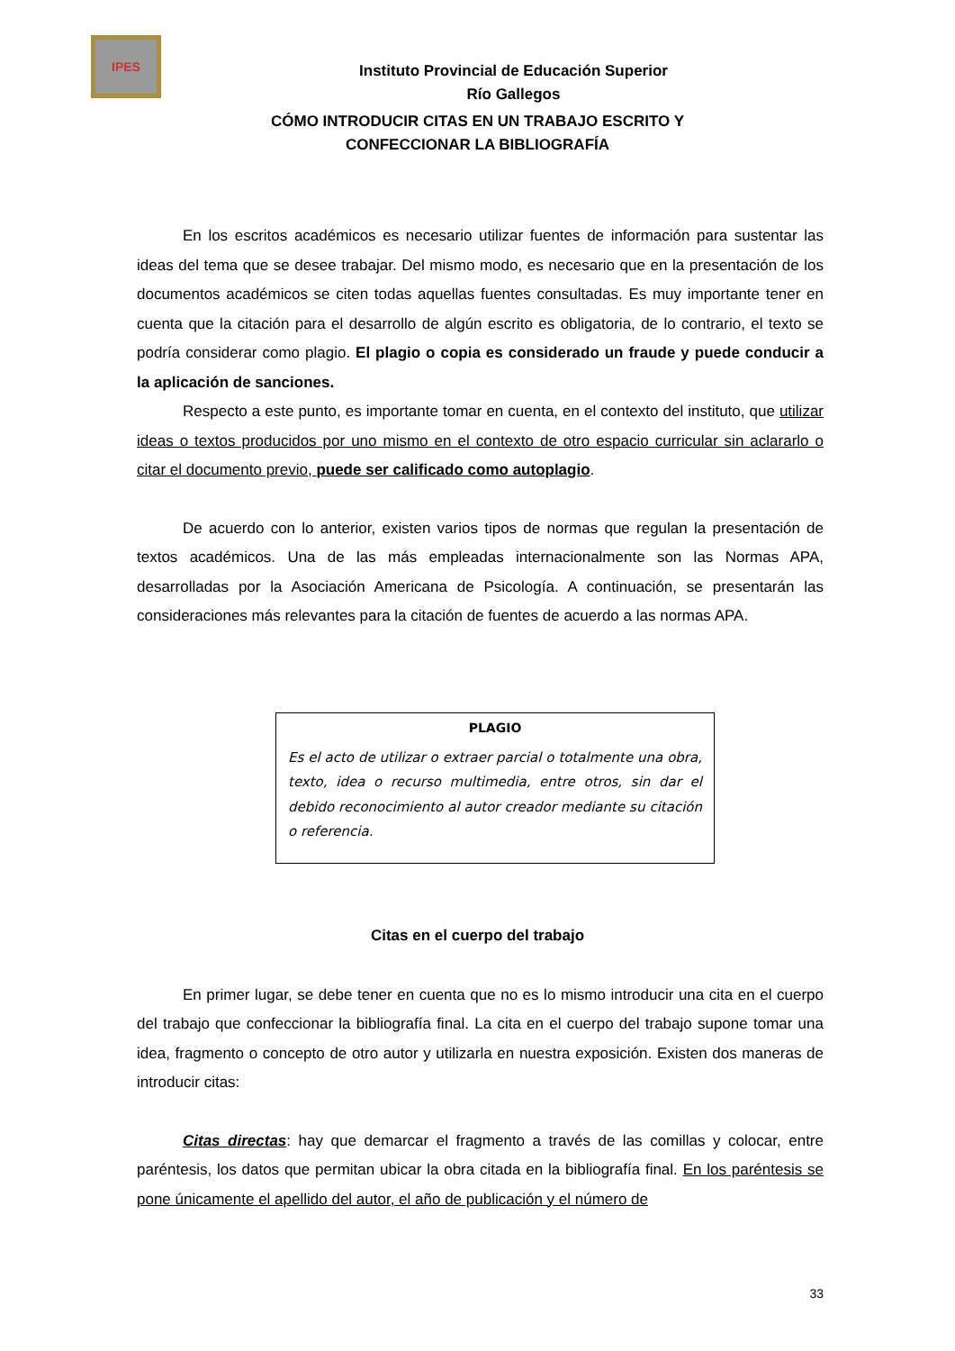IPES
Instituto Provincial de Educación Superior
Río Gallegos
CÓMO INTRODUCIR CITAS EN UN TRABAJO ESCRITO Y
CONFECCIONAR LA BIBLIOGRAFÍA
En los escritos académicos es necesario utilizar fuentes de información para sustentar las ideas del tema que se desee trabajar. Del mismo modo, es necesario que en la presentación de los documentos académicos se citen todas aquellas fuentes consultadas. Es muy importante tener en cuenta que la citación para el desarrollo de algún escrito es obligatoria, de lo contrario, el texto se podría considerar como plagio. El plagio o copia es considerado un fraude y puede conducir a la aplicación de sanciones.
Respecto a este punto, es importante tomar en cuenta, en el contexto del instituto, que utilizar ideas o textos producidos por uno mismo en el contexto de otro espacio curricular sin aclararlo o citar el documento previo, puede ser calificado como autoplagio.
De acuerdo con lo anterior, existen varios tipos de normas que regulan la presentación de textos académicos. Una de las más empleadas internacionalmente son las Normas APA, desarrolladas por la Asociación Americana de Psicología. A continuación, se presentarán las consideraciones más relevantes para la citación de fuentes de acuerdo a las normas APA.
PLAGIO
Es el acto de utilizar o extraer parcial o totalmente una obra, texto, idea o recurso multimedia, entre otros, sin dar el debido reconocimiento al autor creador mediante su citación o referencia.
Citas en el cuerpo del trabajo
En primer lugar, se debe tener en cuenta que no es lo mismo introducir una cita en el cuerpo del trabajo que confeccionar la bibliografía final. La cita en el cuerpo del trabajo supone tomar una idea, fragmento o concepto de otro autor y utilizarla en nuestra exposición. Existen dos maneras de introducir citas:
Citas directas: hay que demarcar el fragmento a través de las comillas y colocar, entre paréntesis, los datos que permitan ubicar la obra citada en la bibliografía final. En los paréntesis se pone únicamente el apellido del autor, el año de publicación y el número de
33